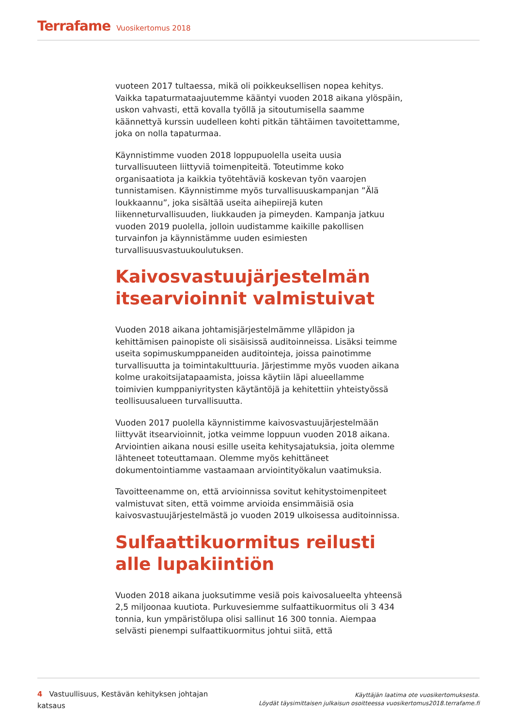Terrafame Vuosikertomus 2018
vuoteen 2017 tultaessa, mikä oli poikkeuksellisen nopea kehitys. Vaikka tapaturmataajuutemme kääntyi vuoden 2018 aikana ylöspäin, uskon vahvasti, että kovalla työllä ja sitoutumisella saamme käännettyä kurssin uudelleen kohti pitkän tähtäimen tavoitettamme, joka on nolla tapaturmaa.
Käynnistimme vuoden 2018 loppupuolella useita uusia turvallisuuteen liittyviä toimenpiteitä. Toteutimme koko organisaatiota ja kaikkia työtehtäviä koskevan työn vaarojen tunnistamisen. Käynnistimme myös turvallisuuskampanjan ”Älä loukkaannu”, joka sisältää useita aihepiirejä kuten liikenneturvallisuuden, liukkauden ja pimeyden. Kampanja jatkuu vuoden 2019 puolella, jolloin uudistamme kaikille pakollisen turvainfon ja käynnistämme uuden esimiesten turvallisuusvastuukoulutuksen.
Kaivosvastuujärjestelmän itsearvioinnit valmistuivat
Vuoden 2018 aikana johtamisjärjestelmämme ylläpidon ja kehittämisen painopiste oli sisäisissä auditoinneissa. Lisäksi teimme useita sopimuskumppaneiden auditointeja, joissa painotimme turvallisuutta ja toimintakulttuuria. Järjestimme myös vuoden aikana kolme urakoitsijatapaamista, joissa käytiin läpi alueellamme toimivien kumppaniyritysten käytäntöjä ja kehitettiin yhteistyössä teollisuusalueen turvallisuutta.
Vuoden 2017 puolella käynnistimme kaivosvastuujärjestelmään liittyvät itsearvioinnit, jotka veimme loppuun vuoden 2018 aikana. Arviointien aikana nousi esille useita kehitysajatuksia, joita olemme lähteneet toteuttamaan. Olemme myös kehittäneet dokumentointiamme vastaamaan arviointityökalun vaatimuksia.
Tavoitteenamme on, että arvioinnissa sovitut kehitystoimenpiteet valmistuvat siten, että voimme arvioida ensimmäisiä osia kaivosvastuujärjestelmästä jo vuoden 2019 ulkoisessa auditoinnissa.
Sulfaattikuormitus reilusti alle lupakiintiön
Vuoden 2018 aikana juoksutimme vesiä pois kaivosalueelta yhteensä 2,5 miljoonaa kuutiota. Purkuvesiemme sulfaattikuormitus oli 3 434 tonnia, kun ympäristölupa olisi sallinut 16 300 tonnia. Aiempaa selvästi pienempi sulfaattikuormitus johtui siitä, että
4 Vastuullisuus, Kestävän kehityksen johtajan katsaus
Käyttäjän laatima ote vuosikertomuksesta.
Löydät täysimittaisen julkaisun osoitteessa vuosikertomus2018.terrafame.fi